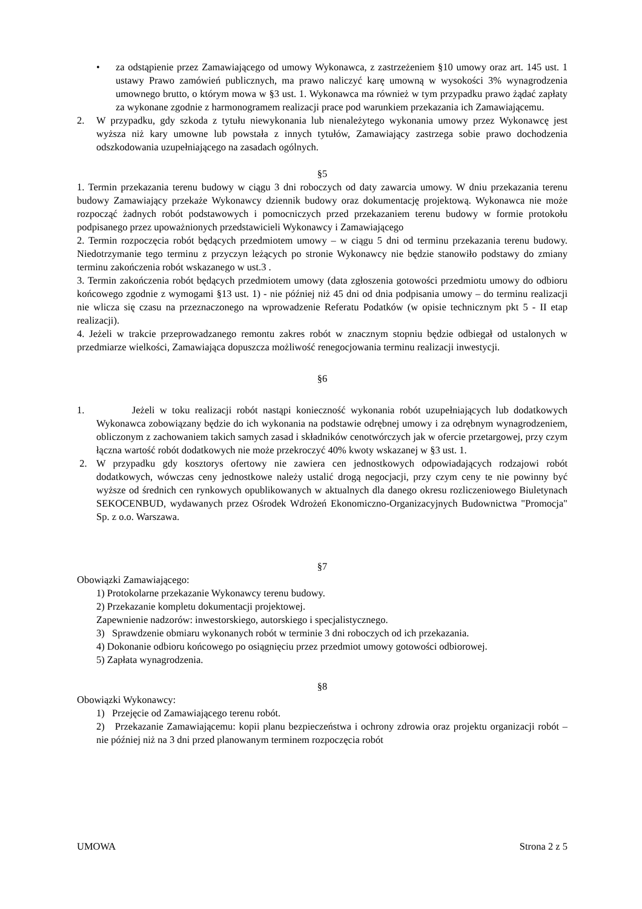• za odstąpienie przez Zamawiającego od umowy Wykonawca, z zastrzeżeniem §10 umowy oraz art. 145 ust. 1 ustawy Prawo zamówień publicznych, ma prawo naliczyć karę umowną w wysokości 3% wynagrodzenia umownego brutto, o którym mowa w §3 ust. 1. Wykonawca ma również w tym przypadku prawo żądać zapłaty za wykonane zgodnie z harmonogramem realizacji prace pod warunkiem przekazania ich Zamawiającemu.
2. W przypadku, gdy szkoda z tytułu niewykonania lub nienależytego wykonania umowy przez Wykonawcę jest wyższa niż kary umowne lub powstała z innych tytułów, Zamawiający zastrzega sobie prawo dochodzenia odszkodowania uzupełniającego na zasadach ogólnych.
§5
1. Termin przekazania terenu budowy w ciągu 3 dni roboczych od daty zawarcia umowy. W dniu przekazania terenu budowy Zamawiający przekaże Wykonawcy dziennik budowy oraz dokumentację projektową. Wykonawca nie może rozpocząć żadnych robót podstawowych i pomocniczych przed przekazaniem terenu budowy w formie protokołu podpisanego przez upoważnionych przedstawicieli Wykonawcy i Zamawiającego
2. Termin rozpoczęcia robót będących przedmiotem umowy – w ciągu 5 dni od terminu przekazania terenu budowy. Niedotrzymanie tego terminu z przyczyn leżących po stronie Wykonawcy nie będzie stanowiło podstawy do zmiany terminu zakończenia robót wskazanego w ust.3 .
3. Termin zakończenia robót będących przedmiotem umowy (data zgłoszenia gotowości przedmiotu umowy do odbioru końcowego zgodnie z wymogami §13 ust. 1) - nie później niż 45 dni od dnia podpisania umowy – do terminu realizacji nie wlicza się czasu na przeznaczonego na wprowadzenie Referatu Podatków (w opisie technicznym pkt 5 - II etap realizacji).
4. Jeżeli w trakcie przeprowadzanego remontu zakres robót w znacznym stopniu będzie odbiegał od ustalonych w przedmiarze wielkości, Zamawiająca dopuszcza możliwość renegocjowania terminu realizacji inwestycji.
§6
1. Jeżeli w toku realizacji robót nastąpi konieczność wykonania robót uzupełniających lub dodatkowych Wykonawca zobowiązany będzie do ich wykonania na podstawie odrębnej umowy i za odrębnym wynagrodzeniem, obliczonym z zachowaniem takich samych zasad i składników cenotwórczych jak w ofercie przetargowej, przy czym łączna wartość robót dodatkowych nie może przekroczyć 40% kwoty wskazanej w §3 ust. 1.
2. W przypadku gdy kosztorys ofertowy nie zawiera cen jednostkowych odpowiadających rodzajowi robót dodatkowych, wówczas ceny jednostkowe należy ustalić drogą negocjacji, przy czym ceny te nie powinny być wyższe od średnich cen rynkowych opublikowanych w aktualnych dla danego okresu rozliczeniowego Biuletynach SEKOCENBUD, wydawanych przez Ośrodek Wdrożeń Ekonomiczno-Organizacyjnych Budownictwa "Promocja" Sp. z o.o. Warszawa.
§7
Obowiązki Zamawiającego:
1) Protokolarne przekazanie Wykonawcy terenu budowy.
2) Przekazanie kompletu dokumentacji projektowej.
Zapewnienie nadzorów: inwestorskiego, autorskiego i specjalistycznego.
3) Sprawdzenie obmiaru wykonanych robót w terminie 3 dni roboczych od ich przekazania.
4) Dokonanie odbioru końcowego po osiągnięciu przez przedmiot umowy gotowości odbiorowej.
5) Zapłata wynagrodzenia.
§8
Obowiązki Wykonawcy:
1) Przejęcie od Zamawiającego terenu robót.
2) Przekazanie Zamawiającemu: kopii planu bezpieczeństwa i ochrony zdrowia oraz projektu organizacji robót – nie później niż na 3 dni przed planowanym terminem rozpoczęcia robót
UMOWA Strona 2 z 5